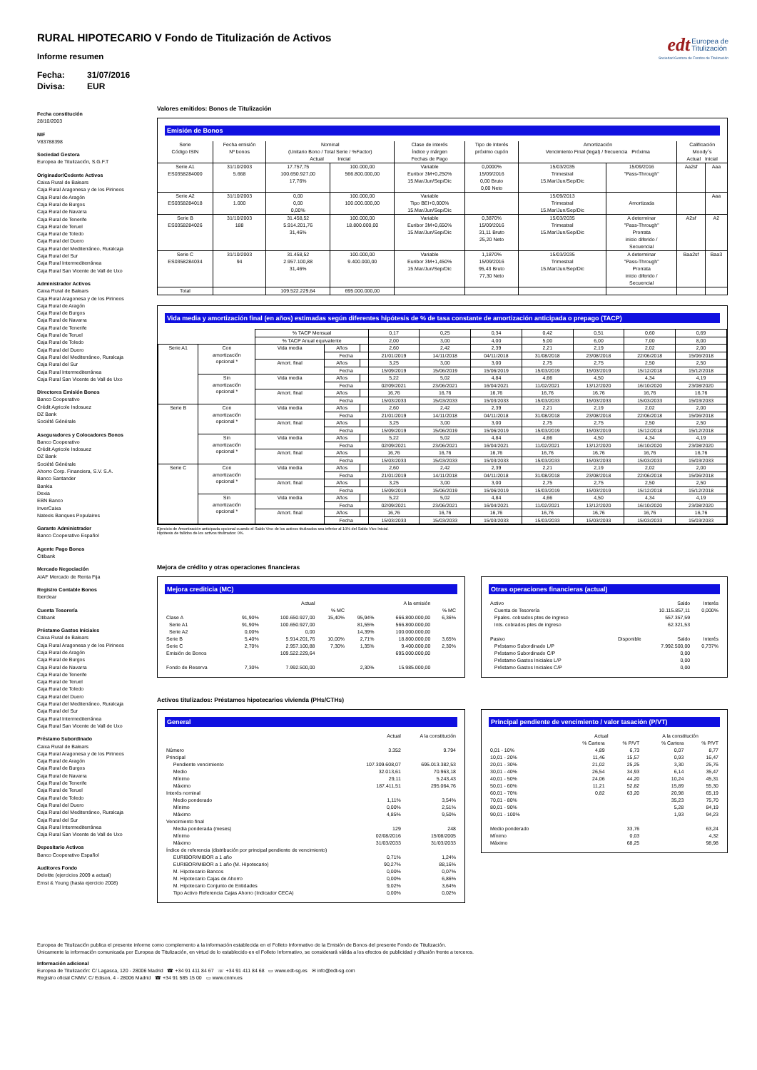RURAL HIPOTECARIO V Fondo de Titulización de Activos
edt Europea de
Titulización
Sociedad Gestora de Fondos de Titulización
Informe resumen
Fecha: 31/07/2016
Divisa: EUR
Fecha constitución
28/10/2003
NIF
V83788398
Sociedad Gestora
Europea de Titulización, S.G.F.T
Originador/Cedente Activos
Caixa Rural de Balears
Caja Rural Aragonesa y de los Pirineos
Caja Rural de Aragón
Caja Rural de Burgos
Caja Rural de Navarra
Caja Rural de Tenerife
Caja Rural de Teruel
Caja Rural de Toledo
Caja Rural del Duero
Caja Rural del Mediterráneo, Ruralcaja
Caja Rural del Sur
Caja Rural Intermediterránea
Caja Rural San Vicente de Vall de Uxo
Administrador Activos
Caixa Rural de Balears
Caja Rural Aragonesa y de los Pirineos
Caja Rural de Aragón
Caja Rural de Burgos
Caja Rural de Navarra
Caja Rural de Tenerife
Caja Rural de Teruel
Caja Rural de Toledo
Caja Rural del Duero
Caja Rural del Mediterráneo, Ruralcaja
Caja Rural del Sur
Caja Rural Intermediterránea
Caja Rural San Vicente de Vall de Uxo
Directores Emisión Bonos
Banco Cooperativo
Crédit Agricole Indosuez
DZ Bank
Société Générale
Aseguradores y Colocadores Bonos
Banco Cooperativo
Crédit Agricole Indosuez
DZ Bank
Société Générale
Ahorro Corp. Financiera, S.V. S.A.
Banco Santander
Bankia
Dexia
EBN Banco
InverCaixa
Natexis Banques Populaires
Garante Administrador
Banco Cooperativo Español
Agente Pago Bonos
Citibank
Mercado Negociación
AIAF Mercado de Renta Fija
Registro Contable Bonos
Iberclear
Cuenta Tesorería
Citibank
Préstamo Gastos Iniciales
Caixa Rural de Balears
Caja Rural Aragonesa y de los Pirineos
Caja Rural de Aragón
Caja Rural de Burgos
Caja Rural de Navarra
Caja Rural de Tenerife
Caja Rural de Teruel
Caja Rural de Toledo
Caja Rural del Duero
Caja Rural del Mediterráneo, Ruralcaja
Caja Rural del Sur
Caja Rural Intermediterránea
Caja Rural San Vicente de Vall de Uxo
Préstamo Subordinado
Caixa Rural de Balears
Caja Rural Aragonesa y de los Pirineos
Caja Rural de Aragón
Caja Rural de Burgos
Caja Rural de Navarra
Caja Rural de Tenerife
Caja Rural de Teruel
Caja Rural de Toledo
Caja Rural del Duero
Caja Rural del Mediterráneo, Ruralcaja
Caja Rural del Sur
Caja Rural Intermediterránea
Caja Rural San Vicente de Vall de Uxo
Depositario Activos
Banco Cooperativo Español
Auditores Fondo
Deloitte (ejercicios 2009 a actual)
Ernst & Young (hasta ejercicio 2008)
Valores emitidos: Bonos de Titulización
Emisión de Bonos
| Serie Código ISIN | Fecha emisión Nº bonos | Nominal (Unitario Bono / Total Serie / %Factor) Actual Inicial | | Clase de interés Índice y márgen Fechas de Pago | Tipo de Interés próximo cupón | Amortización Vencimiento Final (legal) / frecuencia Próxima | | Calificación Moody´s Actual Inicial | |
| --- | --- | --- | --- | --- | --- | --- | --- | --- | --- |
| Serie A1 ES0358284000 | 31/10/2003 5.668 | 17.757,75 100.650.927,00 17,76% | 100.000,00 566.800.000,00 | Variable Euribor 3M+0,250% 15.Mar/Jun/Sep/Dic | 0,0000% 15/09/2016 0,00 Bruto 0,00 Neto | 15/03/2035 Trimestral 15.Mar/Jun/Sep/Dic | 15/09/2016 "Pass-Through" | Aa2sf | Aaa |
| Serie A2 ES0358284018 | 31/10/2003 1.000 | 0,00 0,00 0,00% | 100.000,00 100.000.000,00 | Variable Tipo BEI+0,000% 15.Mar/Jun/Sep/Dic | | 15/09/2013 Trimestral 15.Mar/Jun/Sep/Dic | Amortizada | | Aaa |
| Serie B ES0358284026 | 31/10/2003 188 | 31.458,52 5.914.201,76 31,46% | 100.000,00 18.800.000,00 | Variable Euribor 3M+0,650% 15.Mar/Jun/Sep/Dic | 0,3870% 15/09/2016 31,11 Bruto 25,20 Neto | 15/03/2035 Trimestral 15.Mar/Jun/Sep/Dic | A determinar "Pass-Through" Prorrata inicio diferido / Secuencial | A2sf | A2 |
| Serie C ES0358284034 | 31/10/2003 94 | 31.458,52 2.957.100,88 31,46% | 100.000,00 9.400.000,00 | Variable Euribor 3M+1,450% 15.Mar/Jun/Sep/Dic | 1,1870% 15/09/2016 95,43 Bruto 77,30 Neto | 15/03/2035 Trimestral 15.Mar/Jun/Sep/Dic | A determinar "Pass-Through" Prorrata inicio diferido / Secuencial | Baa2sf | Baa3 |
| Total | | 109.522.229,64 | 695.000.000,00 | | | | | | |
Vida media y amortización final (en años) estimadas según diferentes hipótesis de % de tasa constante de amortización anticipada o prepago (TACP)
| | | % TACP Mensual | | | 0,17 | 0,25 | 0,34 | 0,42 | 0,51 | 0,60 | 0,69 |
| | | % TACP Anual equivalente | | | 2,00 | 3,00 | 4,00 | 5,00 | 6,00 | 7,00 | 8,00 |
| Serie A1 | Con amortización opcional * | Vida media | Años | | 2,60 | 2,42 | 2,39 | 2,21 | 2,19 | 2,02 | 2,00 |
| | | | Fecha | | 21/01/2019 | 14/11/2018 | 04/11/2018 | 31/08/2018 | 23/08/2018 | 22/06/2018 | 15/06/2018 |
| | | Amort. final | Años | | 3,25 | 3,00 | 3,00 | 2,75 | 2,75 | 2,50 | 2,50 |
| | | | Fecha | | 15/09/2019 | 15/06/2019 | 15/06/2019 | 15/03/2019 | 15/03/2019 | 15/12/2018 | 15/12/2018 |
| | Sin amortización opcional * | Vida media | Años | | 5,22 | 5,02 | 4,84 | 4,66 | 4,50 | 4,34 | 4,19 |
| | | | Fecha | | 02/09/2021 | 23/06/2021 | 16/04/2021 | 11/02/2021 | 13/12/2020 | 16/10/2020 | 23/08/2020 |
| | | Amort. final | Años | | 16,76 | 16,76 | 16,76 | 16,76 | 16,76 | 16,76 | 16,76 |
| | | | Fecha | | 15/03/2033 | 15/03/2033 | 15/03/2033 | 15/03/2033 | 15/03/2033 | 15/03/2033 | 15/03/2033 |
| Serie B | Con amortización opcional * | Vida media | Años | | 2,60 | 2,42 | 2,39 | 2,21 | 2,19 | 2,02 | 2,00 |
| | | | Fecha | | 21/01/2019 | 14/11/2018 | 04/11/2018 | 31/08/2018 | 23/08/2018 | 22/06/2018 | 15/06/2018 |
| | | Amort. final | Años | | 3,25 | 3,00 | 3,00 | 2,75 | 2,75 | 2,50 | 2,50 |
| | | | Fecha | | 15/09/2019 | 15/06/2019 | 15/06/2019 | 15/03/2019 | 15/03/2019 | 15/12/2018 | 15/12/2018 |
| | Sin amortización opcional * | Vida media | Años | | 5,22 | 5,02 | 4,84 | 4,66 | 4,50 | 4,34 | 4,19 |
| | | | Fecha | | 02/09/2021 | 23/06/2021 | 16/04/2021 | 11/02/2021 | 13/12/2020 | 16/10/2020 | 23/08/2020 |
| | | Amort. final | Años | | 16,76 | 16,76 | 16,76 | 16,76 | 16,76 | 16,76 | 16,76 |
| | | | Fecha | | 15/03/2033 | 15/03/2033 | 15/03/2033 | 15/03/2033 | 15/03/2033 | 15/03/2033 | 15/03/2033 |
| Serie C | Con amortización opcional * | Vida media | Años | | 2,60 | 2,42 | 2,39 | 2,21 | 2,19 | 2,02 | 2,00 |
| | | | Fecha | | 21/01/2019 | 14/11/2018 | 04/11/2018 | 31/08/2018 | 23/08/2018 | 22/06/2018 | 15/06/2018 |
| | | Amort. final | Años | | 3,25 | 3,00 | 3,00 | 2,75 | 2,75 | 2,50 | 2,50 |
| | | | Fecha | | 15/09/2019 | 15/06/2019 | 15/06/2019 | 15/03/2019 | 15/03/2019 | 15/12/2018 | 15/12/2018 |
| | Sin amortización opcional * | Vida media | Años | | 5,22 | 5,02 | 4,84 | 4,66 | 4,50 | 4,34 | 4,19 |
| | | | Fecha | | 02/09/2021 | 23/06/2021 | 16/04/2021 | 11/02/2021 | 13/12/2020 | 16/10/2020 | 23/08/2020 |
| | | Amort. final | Años | | 16,76 | 16,76 | 16,76 | 16,76 | 16,76 | 16,76 | 16,76 |
| | | | Fecha | | 15/03/2033 | 15/03/2033 | 15/03/2033 | 15/03/2033 | 15/03/2033 | 15/03/2033 | 15/03/2033 |
Ejercicio de Amortización anticipada opcional cuando el Saldo Vivo de los activos titulizados sea inferior al 10% del Saldo Vivo Inicial.
Hipótesis de fallidos de los activos titulizados: 0%.
Mejora de crédito y otras operaciones financieras
Mejora crediticia (MC)
| | Actual | | | | A la emisión | |
| | | | % MC | | | % MC |
| Clase A | 91,90% | 100.650.927,00 | 15,40% | 95,94% | 666.800.000,00 | 6,36% |
| Serie A1 | 91,90% | 100.650.927,00 | | 81,55% | 566.800.000,00 | |
| Serie A2 | 0,00% | 0,00 | | 14,39% | 100.000.000,00 | |
| Serie B | 5,40% | 5.914.201,76 | 10,00% | 2,71% | 18.800.000,00 | 3,65% |
| Serie C | 2,70% | 2.957.100,88 | 7,30% | 1,35% | 9.400.000,00 | 2,30% |
| Emisión de Bonos | | 109.522.229,64 | | | 695.000.000,00 | |
| Fondo de Reserva | 7,30% | 7.992.500,00 | | 2,30% | 15.985.000,00 | |
Otras operaciones financieras (actual)
| Activo | | Saldo | Interés |
| Cuenta de Tesorería | | 10.115.857,11 | 0,000% |
| Ppales. cobrados ptes de ingreso | | 557.357,59 | |
| Ints. cobrados ptes de ingreso | | 62.321,53 | |
| Pasivo | Disponible | Saldo | Interés |
| Préstamo Subordinado L/P | | 7.992.500,00 | 0,737% |
| Préstamo Subordinado C/P | | 0,00 | |
| Préstamo Gastos Iniciales L/P | | 0,00 | |
| Préstamo Gastos Iniciales C/P | | 0,00 | |
Activos titulizados: Préstamos hipotecarios vivienda (PHs/CTHs)
General
| | Actual | A la constitución |
| Número | 3.352 | 9.794 |
| Principal | | |
| Pendiente vencimiento | 107.309.608,07 | 695.013.382,53 |
| Medio | 32.013,61 | 70.963,18 |
| Mínimo | 29,11 | 5.243,43 |
| Máximo | 187.411,51 | 295.064,76 |
| Interés nominal | | |
| Medio ponderado | 1,11% | 3,54% |
| Mínimo | 0,00% | 2,51% |
| Máximo | 4,85% | 9,50% |
| Vencimiento final | | |
| Media ponderada (meses) | 129 | 248 |
| Mínimo | 02/08/2016 | 15/08/2005 |
| Máximo | 31/03/2033 | 31/03/2033 |
| Índice de referencia (distribución por principal pendiente de vencimiento) | | |
| EURIBOR/MIBOR a 1 año | 0,71% | 1,24% |
| EURIBOR/MIBOR a 1 año (M. Hipotecario) | 90,27% | 88,16% |
| M. Hipotecario Bancos | 0,00% | 0,07% |
| M. Hipotecario Cajas de Ahorro | 0,00% | 6,86% |
| M. Hipotecario Conjunto de Entidades | 9,02% | 3,64% |
| Tipo Activo Referencia Cajas Ahorro (Indicador CECA) | 0,00% | 0,02% |
Principal pendiente de vencimiento / valor tasación (P/VT)
| | Actual | | A la constitución | |
| | % Cartera | % P/VT | % Cartera | % P/VT |
| 0,01 - 10% | 4,89 | 6,73 | 0,07 | 8,77 |
| 10,01 - 20% | 11,46 | 15,57 | 0,93 | 16,47 |
| 20,01 - 30% | 21,02 | 25,25 | 3,30 | 25,76 |
| 30,01 - 40% | 26,54 | 34,93 | 6,14 | 35,47 |
| 40,01 - 50% | 24,06 | 44,20 | 10,24 | 45,31 |
| 50,01 - 60% | 11,21 | 52,82 | 15,89 | 55,30 |
| 60,01 - 70% | 0,82 | 63,20 | 20,98 | 65,19 |
| 70,01 - 80% | | | 35,23 | 75,70 |
| 80,01 - 90% | | | 5,28 | 84,19 |
| 90,01 - 100% | | | 1,93 | 94,23 |
| Medio ponderado | | 33,76 | | 63,24 |
| Mínimo | | 0,03 | | 4,32 |
| Máximo | | 68,25 | | 98,98 |
Europea de Titulización publica el presente informe como complemento a la información establecida en el Folleto Informativo de la Emisión de Bonos del presente Fondo de Titulización.
Únicamente la información comunicada por Europea de Titulización, en virtud de lo establecido en el Folleto Informativo, se considerará válida a los efectos de publicidad y difusión frente a terceros.
Información adicional
Europea de Titulización: C/ Lagasca, 120 - 28006 Madrid ☎ +34 91 411 84 67 ☏ +34 91 411 84 68 ▭ www.edt-sg.es ✉ info@edt-sg.com
Registro oficial CNMV: C/ Edison, 4 - 28006 Madrid ☎ +34 91 585 15 00 ▭ www.cnmv.es